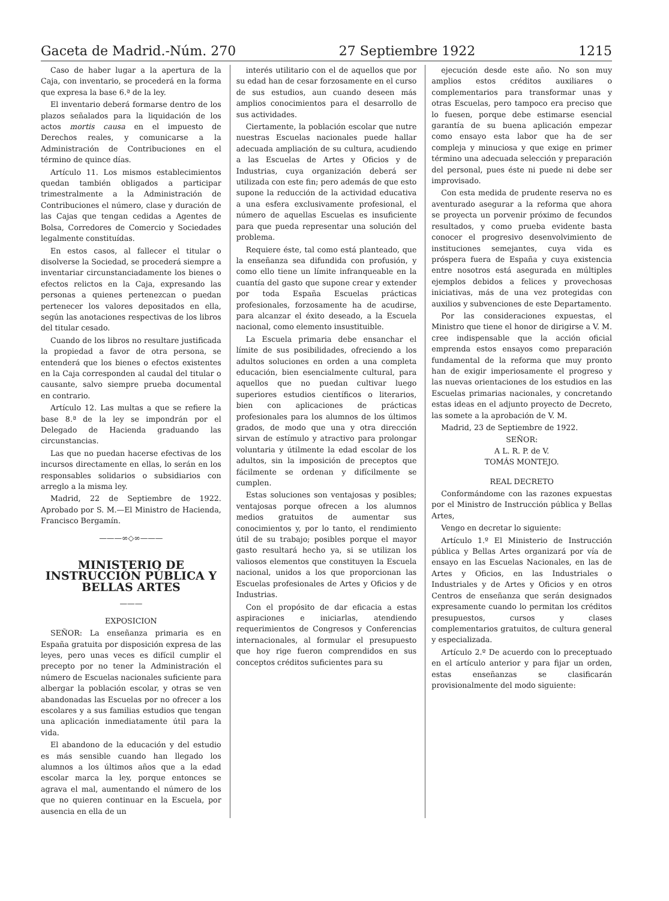Gaceta de Madrid.-Núm. 270 27 Septiembre 1922 1215
Caso de haber lugar a la apertura de la Caja, con inventario, se procederá en la forma que expresa la base 6.ª de la ley.
El inventario deberá formarse dentro de los plazos señalados para la liquidación de los actos mortis causa en el impuesto de Derechos reales, y comunicarse a la Administración de Contribuciones en el término de quince días.
Artículo 11. Los mismos establecimientos quedan también obligados a participar trimestralmente a la Administración de Contribuciones el número, clase y duración de las Cajas que tengan cedidas a Agentes de Bolsa, Corredores de Comercio y Sociedades legalmente constituídas.
En estos casos, al fallecer el titular o disolverse la Sociedad, se procederá siempre a inventariar circunstanciadamente los bienes o efectos relictos en la Caja, expresando las personas a quienes pertenezcan o puedan pertenecer los valores depositados en ella, según las anotaciones respectivas de los libros del titular cesado.
Cuando de los libros no resultare justificada la propiedad a favor de otra persona, se entenderá que los bienes o efectos existentes en la Caja corresponden al caudal del titular o causante, salvo siempre prueba documental en contrario.
Artículo 12. Las multas a que se refiere la base 8.ª de la ley se impondrán por el Delegado de Hacienda graduando las circunstancias.
Las que no puedan hacerse efectivas de los incursos directamente en ellas, lo serán en los responsables solidarios o subsidiarios con arreglo a la misma ley.
Madrid, 22 de Septiembre de 1922. Aprobado por S. M.—El Ministro de Hacienda, Francisco Bergamín.
———∞◇∞———
MINISTERIO DE INSTRUCCIÓN PÚBLICA Y BELLAS ARTES
———
EXPOSICION
SEÑOR: La enseñanza primaria es en España gratuita por disposición expresa de las leyes, pero unas veces es difícil cumplir el precepto por no tener la Administración el número de Escuelas nacionales suficiente para albergar la población escolar, y otras se ven abandonadas las Escuelas por no ofrecer a los escolares y a sus familias estudios que tengan una aplicación inmediatamente útil para la vida.
El abandono de la educación y del estudio es más sensible cuando han llegado los alumnos a los últimos años que a la edad escolar marca la ley, porque entonces se agrava el mal, aumentando el número de los que no quieren continuar en la Escuela, por ausencia en ella de un
interés utilitario con el de aquellos que por su edad han de cesar forzosamente en el curso de sus estudios, aun cuando deseen más amplios conocimientos para el desarrollo de sus actividades.
Ciertamente, la población escolar que nutre nuestras Escuelas nacionales puede hallar adecuada ampliación de su cultura, acudiendo a las Escuelas de Artes y Oficios y de Industrias, cuya organización deberá ser utilizada con este fin; pero además de que esto supone la reducción de la actividad educativa a una esfera exclusivamente profesional, el número de aquellas Escuelas es insuficiente para que pueda representar una solución del problema.
Requiere éste, tal como está planteado, que la enseñanza sea difundida con profusión, y como ello tiene un límite infranqueable en la cuantía del gasto que supone crear y extender por toda España Escuelas prácticas profesionales, forzosamente ha de acudirse, para alcanzar el éxito deseado, a la Escuela nacional, como elemento insustituible.
La Escuela primaria debe ensanchar el límite de sus posibilidades, ofreciendo a los adultos soluciones en orden a una completa educación, bien esencialmente cultural, para aquellos que no puedan cultivar luego superiores estudios científicos o literarios, bien con aplicaciones de prácticas profesionales para los alumnos de los últimos grados, de modo que una y otra dirección sirvan de estímulo y atractivo para prolongar voluntaria y útilmente la edad escolar de los adultos, sin la imposición de preceptos que fácilmente se ordenan y difícilmente se cumplen.
Estas soluciones son ventajosas y posibles; ventajosas porque ofrecen a los alumnos medios gratuitos de aumentar sus conocimientos y, por lo tanto, el rendimiento útil de su trabajo; posibles porque el mayor gasto resultará hecho ya, si se utilizan los valiosos elementos que constituyen la Escuela nacional, unidos a los que proporcionan las Escuelas profesionales de Artes y Oficios y de Industrias.
Con el propósito de dar eficacia a estas aspiraciones e iniciarlas, atendiendo requerimientos de Congresos y Conferencias internacionales, al formular el presupuesto que hoy rige fueron comprendidos en sus conceptos créditos suficientes para su
ejecución desde este año. No son muy amplios estos créditos auxiliares o complementarios para transformar unas y otras Escuelas, pero tampoco era preciso que lo fuesen, porque debe estimarse esencial garantía de su buena aplicación empezar como ensayo esta labor que ha de ser compleja y minuciosa y que exige en primer término una adecuada selección y preparación del personal, pues éste ni puede ni debe ser improvisado.
Con esta medida de prudente reserva no es aventurado asegurar a la reforma que ahora se proyecta un porvenir próximo de fecundos resultados, y como prueba evidente basta conocer el progresivo desenvolvimiento de instituciones semejantes, cuya vida es próspera fuera de España y cuya existencia entre nosotros está asegurada en múltiples ejemplos debidos a felices y provechosas iniciativas, más de una vez protegidas con auxilios y subvenciones de este Departamento.
Por las consideraciones expuestas, el Ministro que tiene el honor de dirigirse a V. M. cree indispensable que la acción oficial emprenda estos ensayos como preparación fundamental de la reforma que muy pronto han de exigir imperiosamente el progreso y las nuevas orientaciones de los estudios en las Escuelas primarias nacionales, y concretando estas ideas en el adjunto proyecto de Decreto, las somete a la aprobación de V. M.
Madrid, 23 de Septiembre de 1922.
SEÑOR:
A L. R. P. de V.
TOMÁS MONTEJO.
REAL DECRETO
Conformándome con las razones expuestas por el Ministro de Instrucción pública y Bellas Artes,
Vengo en decretar lo siguiente:
Artículo 1.º El Ministerio de Instrucción pública y Bellas Artes organizará por vía de ensayo en las Escuelas Nacionales, en las de Artes y Oficios, en las Industriales o Industriales y de Artes y Oficios y en otros Centros de enseñanza que serán designados expresamente cuando lo permitan los créditos presupuestos, cursos y clases complementarios gratuitos, de cultura general y especializada.
Artículo 2.º De acuerdo con lo preceptuado en el artículo anterior y para fijar un orden, estas enseñanzas se clasificarán provisionalmente del modo siguiente: